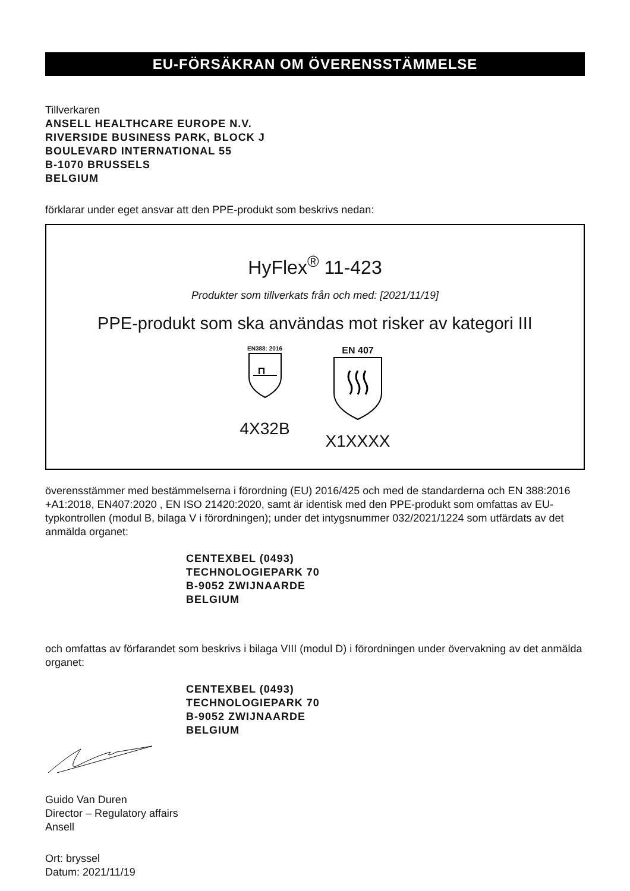EU-FÖRSÄKRAN OM ÖVERENSSTÄMMELSE
Tillverkaren
ANSELL HEALTHCARE EUROPE N.V.
RIVERSIDE BUSINESS PARK, BLOCK J
BOULEVARD INTERNATIONAL 55
B-1070 BRUSSELS
BELGIUM
förklarar under eget ansvar att den PPE-produkt som beskrivs nedan:
HyFlex<sup>®</sup> 11-423
Produkter som tillverkats från och med: [2021/11/19]
PPE-produkt som ska användas mot risker av kategori III
EN388: 2016
4X32B
EN 407
X1XXXX
överensstämmer med bestämmelserna i förordning (EU) 2016/425 och med de standarderna och EN 388:2016 +A1:2018, EN407:2020 , EN ISO 21420:2020, samt är identisk med den PPE-produkt som omfattas av EU-typkontrollen (modul B, bilaga V i förordningen); under det intygsnummer 032/2021/1224 som utfärdats av det anmälda organet:
CENTEXBEL (0493)
TECHNOLOGIEPARK 70
B-9052 ZWIJNAARDE
BELGIUM
och omfattas av förfarandet som beskrivs i bilaga VIII (modul D) i förordningen under övervakning av det anmälda organet:
CENTEXBEL (0493)
TECHNOLOGIEPARK 70
B-9052 ZWIJNAARDE
BELGIUM
Guido Van Duren
Director – Regulatory affairs
Ansell
Ort: bryssel
Datum: 2021/11/19